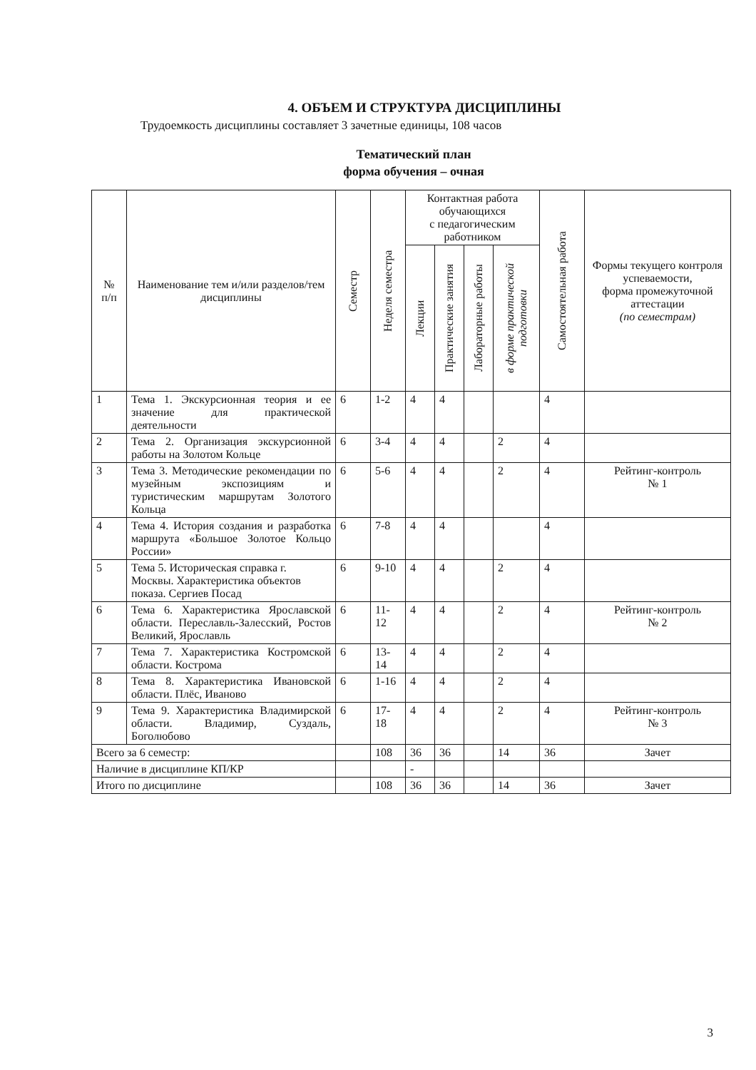4. ОБЪЕМ И СТРУКТУРА ДИСЦИПЛИНЫ
Трудоемкость дисциплины составляет 3 зачетные единицы, 108 часов
Тематический план
форма обучения – очная
| № п/п | Наименование тем и/или разделов/тем дисциплины | Семестр | Неделя семестра | Контактная работа обучающихся с педагогическим работником | | | | Самостоятельная работа | Формы текущего контроля успеваемости, форма промежуточной аттестации (по семестрам) |
| --- | --- | --- | --- | --- | --- | --- | --- | --- | --- |
| | | | | Лекции | Практические занятия | Лабораторные работы | в форме практической подготовки | | |
| 1 | Тема 1. Экскурсионная теория и ее значение для практической деятельности | 6 | 1-2 | 4 | 4 | | | 4 | |
| 2 | Тема 2. Организация экскурсионной работы на Золотом Кольце | 6 | 3-4 | 4 | 4 | | 2 | 4 | |
| 3 | Тема 3. Методические рекомендации по музейным экспозициям и туристическим маршрутам Золотого Кольца | 6 | 5-6 | 4 | 4 | | 2 | 4 | Рейтинг-контроль № 1 |
| 4 | Тема 4. История создания и разработка маршрута «Большое Золотое Кольцо России» | 6 | 7-8 | 4 | 4 | | | 4 | |
| 5 | Тема 5. Историческая справка г. Москвы. Характеристика объектов показа. Сергиев Посад | 6 | 9-10 | 4 | 4 | | 2 | 4 | |
| 6 | Тема 6. Характеристика Ярославской области. Переславль-Залесский, Ростов Великий, Ярославль | 6 | 11-12 | 4 | 4 | | 2 | 4 | Рейтинг-контроль № 2 |
| 7 | Тема 7. Характеристика Костромской области. Кострома | 6 | 13-14 | 4 | 4 | | 2 | 4 | |
| 8 | Тема 8. Характеристика Ивановской области. Плёс, Иваново | 6 | 1-16 | 4 | 4 | | 2 | 4 | |
| 9 | Тема 9. Характеристика Владимирской области. Владимир, Суздаль, Боголюбово | 6 | 17-18 | 4 | 4 | | 2 | 4 | Рейтинг-контроль № 3 |
| Всего за 6 семестр: | | | 108 | 36 | 36 | | 14 | 36 | Зачет |
| Наличие в дисциплине КП/КР | | | | - | | | | | |
| Итого по дисциплине | | | 108 | 36 | 36 | | 14 | 36 | Зачет |
3